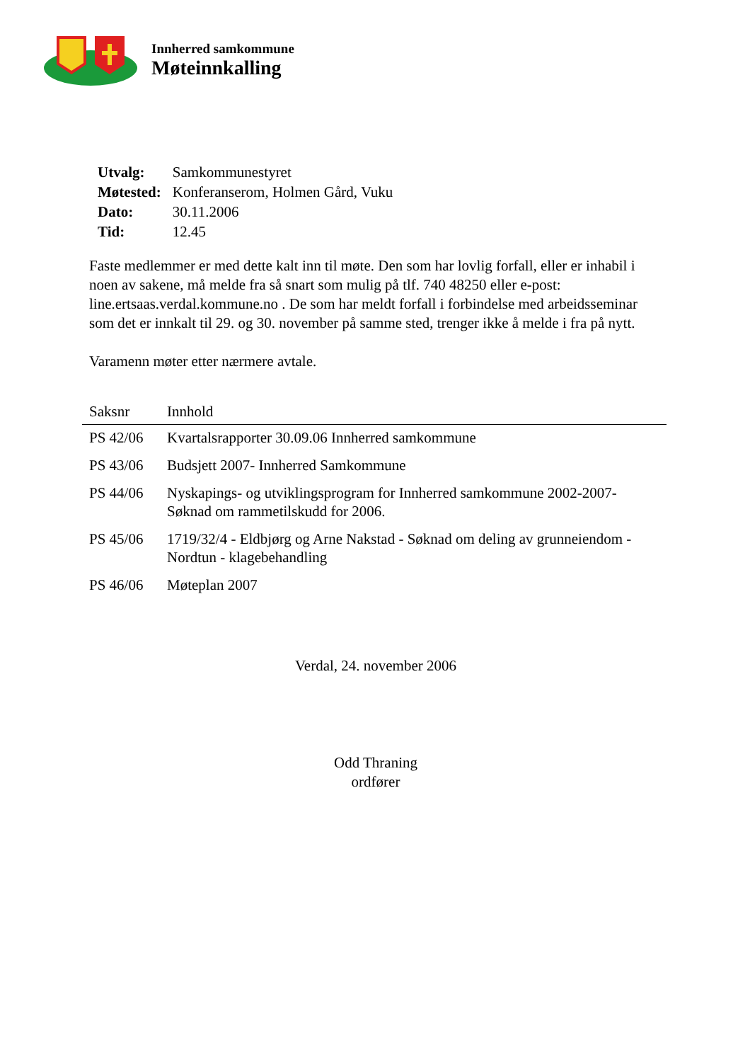Innherred samkommune
Møteinnkalling
| Utvalg: | Samkommunestyret |
| Møtested: | Konferanserom, Holmen Gård, Vuku |
| Dato: | 30.11.2006 |
| Tid: | 12.45 |
Faste medlemmer er med dette kalt inn til møte. Den som har lovlig forfall, eller er inhabil i noen av sakene, må melde fra så snart som mulig på tlf. 740 48250 eller e-post: line.ertsaas.verdal.kommune.no . De som har meldt forfall i forbindelse med arbeidsseminar som det er innkalt til 29. og 30. november på samme sted, trenger ikke å melde i fra på nytt.
Varamenn møter etter nærmere avtale.
| Saksnr | Innhold |
| --- | --- |
| PS 42/06 | Kvartalsrapporter 30.09.06 Innherred samkommune |
| PS 43/06 | Budsjett 2007- Innherred Samkommune |
| PS 44/06 | Nyskapings- og utviklingsprogram for Innherred samkommune 2002-2007- Søknad om rammetilskudd for 2006. |
| PS 45/06 | 1719/32/4 - Eldbjørg og Arne Nakstad - Søknad om deling av grunneiendom - Nordtun - klagebehandling |
| PS 46/06 | Møteplan 2007 |
Verdal, 24. november 2006
Odd Thraning
ordfører